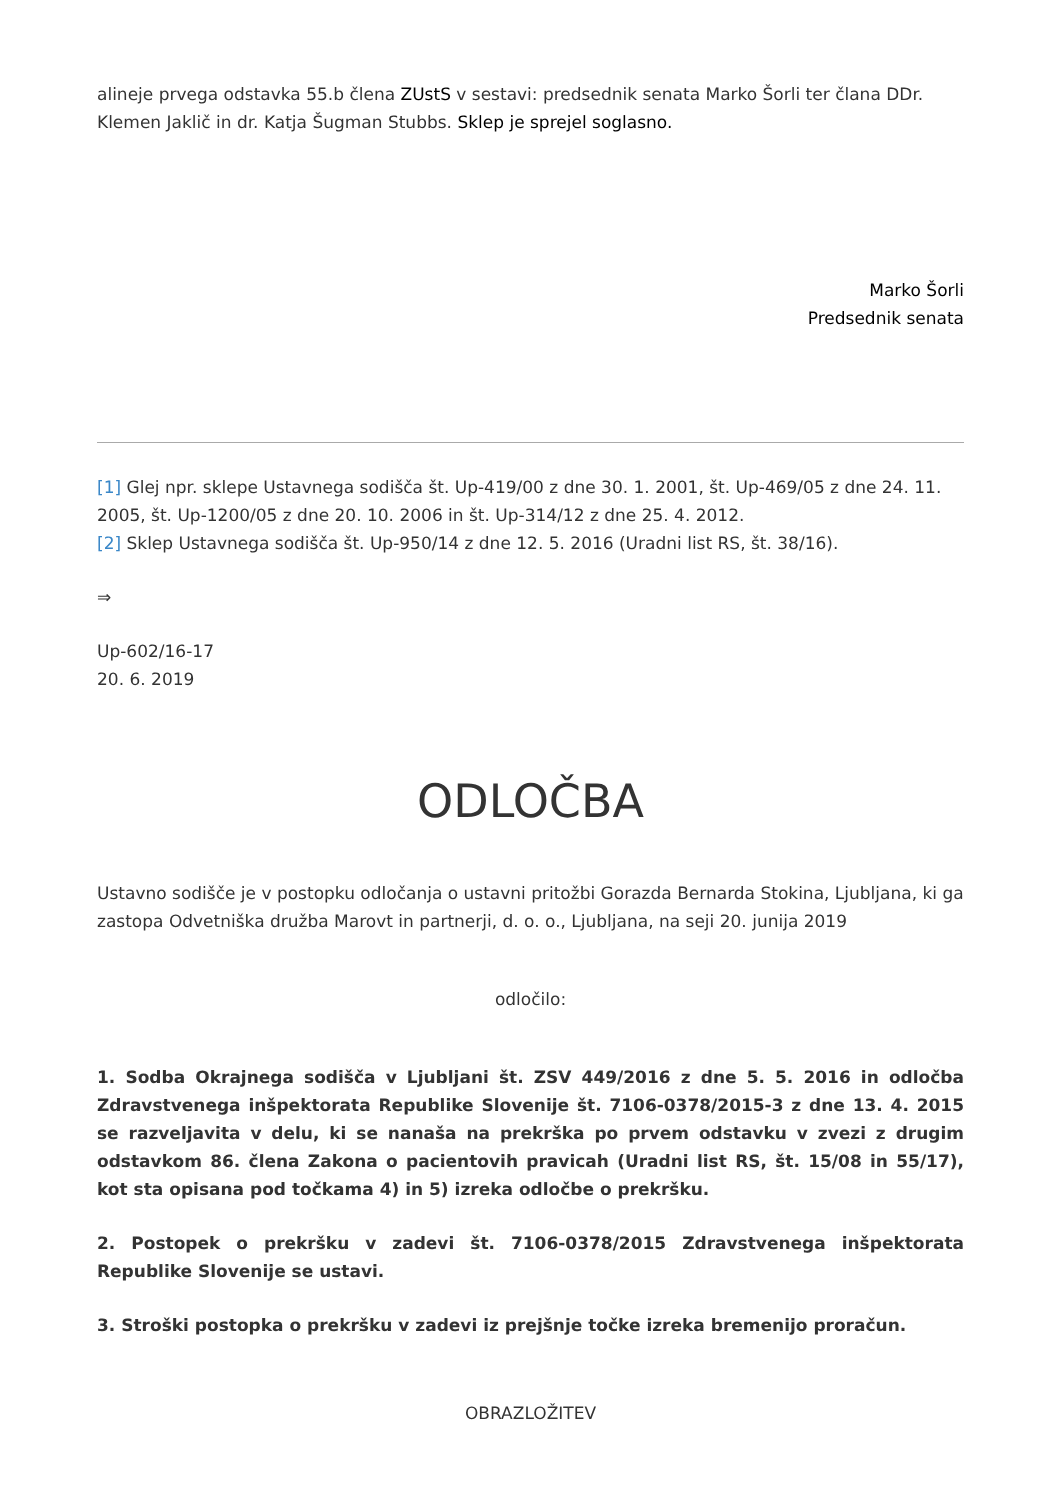alineje prvega odstavka 55.b člena ZUstS v sestavi: predsednik senata Marko Šorli ter člana DDr. Klemen Jaklič in dr. Katja Šugman Stubbs. Sklep je sprejel soglasno.
Marko Šorli
Predsednik senata
[1] Glej npr. sklepe Ustavnega sodišča št. Up-419/00 z dne 30. 1. 2001, št. Up-469/05 z dne 24. 11. 2005, št. Up-1200/05 z dne 20. 10. 2006 in št. Up-314/12 z dne 25. 4. 2012.
[2] Sklep Ustavnega sodišča št. Up-950/14 z dne 12. 5. 2016 (Uradni list RS, št. 38/16).
⇒
Up-602/16-17
20. 6. 2019
ODLOČBA
Ustavno sodišče je v postopku odločanja o ustavni pritožbi Gorazda Bernarda Stokina, Ljubljana, ki ga zastopa Odvetniška družba Marovt in partnerji, d. o. o., Ljubljana, na seji 20. junija 2019
odločilo:
1. Sodba Okrajnega sodišča v Ljubljani št. ZSV 449/2016 z dne 5. 5. 2016 in odločba Zdravstvenega inšpektorata Republike Slovenije št. 7106-0378/2015-3 z dne 13. 4. 2015 se razveljavita v delu, ki se nanaša na prekrška po prvem odstavku v zvezi z drugim odstavkom 86. člena Zakona o pacientovih pravicah (Uradni list RS, št. 15/08 in 55/17), kot sta opisana pod točkama 4) in 5) izreka odločbe o prekršku.
2. Postopek o prekršku v zadevi št. 7106-0378/2015 Zdravstvenega inšpektorata Republike Slovenije se ustavi.
3. Stroški postopka o prekršku v zadevi iz prejšnje točke izreka bremenijo proračun.
OBRAZLOŽITEV